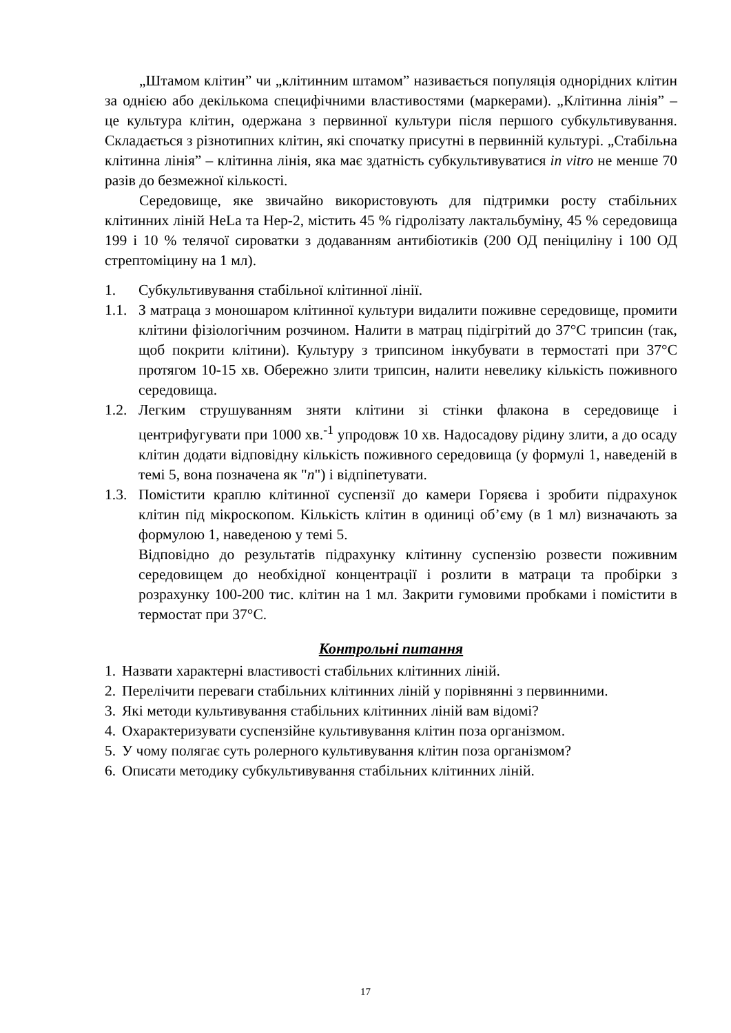„Штамом клітин” чи „клітинним штамом” називається популяція однорідних клітин за однією або декількома специфічними властивостями (маркерами). „Клітинна лінія” – це культура клітин, одержана з первинної культури після першого субкультивування. Складається з різнотипних клітин, які спочатку присутні в первинній культурі. „Стабільна клітинна лінія” – клітинна лінія, яка має здатність субкультивуватися in vitro не менше 70 разів до безмежної кількості.
Середовище, яке звичайно використовують для підтримки росту стабільних клітинних ліній HeLa та Hep-2, містить 45 % гідролізату лактальбуміну, 45 % середовища 199 і 10 % телячої сироватки з додаванням антибіотиків (200 ОД пеніциліну і 100 ОД стрептоміцину на 1 мл).
1. Субкультивування стабільної клітинної лінії.
1.1. З матраца з моношаром клітинної культури видалити поживне середовище, промити клітини фізіологічним розчином. Налити в матрац підігрітий до 37°С трипсин (так, щоб покрити клітини). Культуру з трипсином інкубувати в термостаті при 37°С протягом 10-15 хв. Обережно злити трипсин, налити невелику кількість поживного середовища.
1.2. Легким струшуванням зняти клітини зі стінки флакона в середовище і центрифугувати при 1000 хв.<sup>-1</sup> упродовж 10 хв. Надосадову рідину злити, а до осаду клітин додати відповідну кількість поживного середовища (у формулі 1, наведеній в темі 5, вона позначена як "n") і відпіпетувати.
1.3. Помістити краплю клітинної суспензії до камери Горяєва і зробити підрахунок клітин під мікроскопом. Кількість клітин в одиниці об’єму (в 1 мл) визначають за формулою 1, наведеною у темі 5.
Відповідно до результатів підрахунку клітинну суспензію розвести поживним середовищем до необхідної концентрації і розлити в матраци та пробірки з розрахунку 100-200 тис. клітин на 1 мл. Закрити гумовими пробками і помістити в термостат при 37°С.
Контрольні питання
1. Назвати характерні властивості стабільних клітинних ліній.
2. Перелічити переваги стабільних клітинних ліній у порівнянні з первинними.
3. Які методи культивування стабільних клітинних ліній вам відомі?
4. Охарактеризувати суспензійне культивування клітин поза організмом.
5. У чому полягає суть ролерного культивування клітин поза організмом?
6. Описати методику субкультивування стабільних клітинних ліній.
17